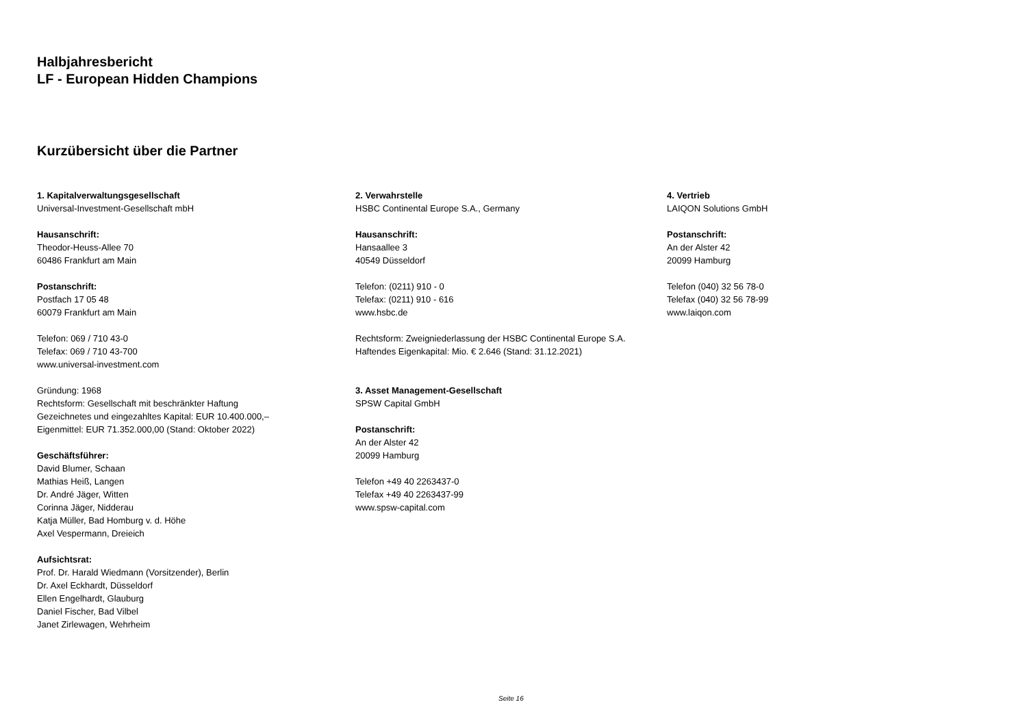Halbjahresbericht
LF - European Hidden Champions
Kurzübersicht über die Partner
1. Kapitalverwaltungsgesellschaft
Universal-Investment-Gesellschaft mbH
Hausanschrift:
Theodor-Heuss-Allee 70
60486 Frankfurt am Main
Postanschrift:
Postfach 17 05 48
60079 Frankfurt am Main
Telefon: 069 / 710 43-0
Telefax: 069 / 710 43-700
www.universal-investment.com
Gründung: 1968
Rechtsform: Gesellschaft mit beschränkter Haftung
Gezeichnetes und eingezahltes Kapital: EUR 10.400.000,–
Eigenmittel: EUR 71.352.000,00 (Stand: Oktober 2022)
Geschäftsführer:
David Blumer, Schaan
Mathias Heiß, Langen
Dr. André Jäger, Witten
Corinna Jäger, Nidderau
Katja Müller, Bad Homburg v. d. Höhe
Axel Vespermann, Dreieich
Aufsichtsrat:
Prof. Dr. Harald Wiedmann (Vorsitzender), Berlin
Dr. Axel Eckhardt, Düsseldorf
Ellen Engelhardt, Glauburg
Daniel Fischer, Bad Vilbel
Janet Zirlewagen, Wehrheim
2. Verwahrstelle
HSBC Continental Europe S.A., Germany
Hausanschrift:
Hansaallee 3
40549 Düsseldorf
Telefon: (0211) 910 - 0
Telefax: (0211) 910 - 616
www.hsbc.de
Rechtsform: Zweigniederlassung der HSBC Continental Europe S.A.
Haftendes Eigenkapital: Mio. € 2.646 (Stand: 31.12.2021)
3. Asset Management-Gesellschaft
SPSW Capital GmbH
Postanschrift:
An der Alster 42
20099 Hamburg
Telefon +49 40 2263437-0
Telefax +49 40 2263437-99
www.spsw-capital.com
4. Vertrieb
LAIQON Solutions GmbH
Postanschrift:
An der Alster 42
20099 Hamburg
Telefon (040) 32 56 78-0
Telefax (040) 32 56 78-99
www.laiqon.com
Seite 16